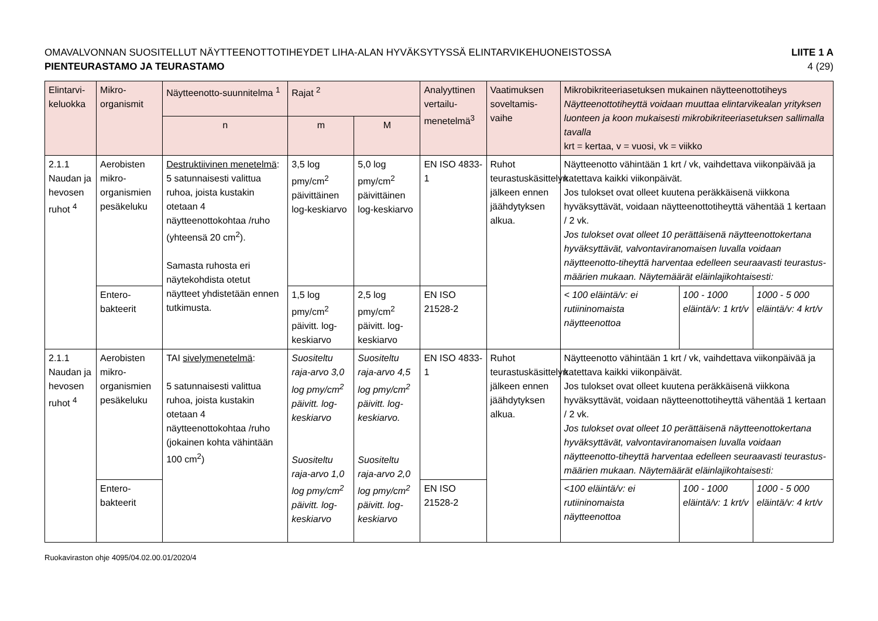OMAVALVONNAN SUOSITELLUT NÄYTTEENOTTOTIHEYDET LIHA-ALAN HYVÄKSYTYSSÄ ELINTARVIKEHUONEISTOSSA
PIENTEURASTAMO JA TEURASTAMO
LIITE 1 A
4 (29)
| Elintarvi-keluokka | Mikro-organismit | Näytteenotto-suunnitelma <sup>1</sup> | Rajat <sup>2</sup> | | Analyyttinen vertailu-menetelmä<sup>3</sup> | Vaatimuksen soveltamis-vaihe | Mikrobikriteeriasetuksen mukainen näytteenottotiheys Näytteenottotiheyttä voidaan muuttaa elintarvikealan yrityksen luonteen ja koon mukaisesti mikrobikriteeriasetuksen sallimalla tavalla krt = kertaa, v = vuosi, vk = viikko | | |
| --- | --- | --- | --- | --- | --- | --- | --- | --- | --- |
| | | n | m | M | | | | | |
| 2.1.1 Naudan ja hevosen ruhot <sup>4</sup> | Aerobisten mikro-organismien pesäkeluku | Destruktiivinen menetelmä : 5 satunnaisesti valittua ruhoa, joista kustakin otetaan 4 näytteenottokohtaa /ruho (yhteensä 20 cm<sup>2</sup>). Samasta ruhosta eri näytekohdista otetut näytteet yhdistetään ennen tutkimusta. | 3,5 log pmy/cm<sup>2</sup> päivittäinen log-keskiarvo | 5,0 log pmy/cm<sup>2</sup> päivittäinen log-keskiarvo | EN ISO 4833-1 | Ruhot teurastuskäsittelyn jälkeen ennen jäähdytyksen alkua. | Näytteenotto vähintään 1 krt / vk, vaihdettava viikonpäivää ja katettava kaikki viikonpäivät. Jos tulokset ovat olleet kuutena peräkkäisenä viikkona hyväksyttävät, voidaan näytteenottotiheyttä vähentää 1 kertaan / 2 vk. Jos tulokset ovat olleet 10 perättäisenä näytteenottokertana hyväksyttävät, valvontaviranomaisen luvalla voidaan näytteenotto-tiheyttä harventaa edelleen seuraavasti teurastus-määrien mukaan. Näytemäärät eläinlajikohtaisesti: | | |
| | Entero-bakteerit | | 1,5 log pmy/cm<sup>2</sup> päivitt. log-keskiarvo | 2,5 log pmy/cm<sup>2</sup> päivitt. log-keskiarvo | EN ISO 21528-2 | | < 100 eläintä/v: ei rutiininomaista näytteenottoa | 100 - 1000 eläintä/v: 1 krt/v | 1000 - 5 000 eläintä/v: 4 krt/v |
| 2.1.1 Naudan ja hevosen ruhot <sup>4</sup> | Aerobisten mikro-organismien pesäkeluku | TAI sivelymenetelmä : 5 satunnaisesti valittua ruhoa, joista kustakin otetaan 4 näytteenottokohtaa /ruho (jokainen kohta vähintään 100 cm<sup>2</sup>) | Suositeltu raja-arvo 3,0 log pmy/cm<sup>2</sup> päivitt. log-keskiarvo Suositeltu raja-arvo 1,0 log pmy/cm<sup>2</sup> päivitt. log-keskiarvo | Suositeltu raja-arvo 4,5 log pmy/cm<sup>2</sup> päivitt. log-keskiarvo. Suositeltu raja-arvo 2,0 log pmy/cm<sup>2</sup> päivitt. log-keskiarvo | EN ISO 4833-1 | Ruhot teurastuskäsittelyn jälkeen ennen jäähdytyksen alkua. | Näytteenotto vähintään 1 krt / vk, vaihdettava viikonpäivää ja katettava kaikki viikonpäivät. Jos tulokset ovat olleet kuutena peräkkäisenä viikkona hyväksyttävät, voidaan näytteenottotiheyttä vähentää 1 kertaan / 2 vk. Jos tulokset ovat olleet 10 perättäisenä näytteenottokertana hyväksyttävät, valvontaviranomaisen luvalla voidaan näytteenotto-tiheyttä harventaa edelleen seuraavasti teurastus-määrien mukaan. Näytemäärät eläinlajikohtaisesti: | | |
| | Entero-bakteerit | | | | EN ISO 21528-2 | | <100 eläintä/v: ei rutiininomaista näytteenottoa | 100 - 1000 eläintä/v: 1 krt/v | 1000 - 5 000 eläintä/v: 4 krt/v |
Ruokaviraston ohje 4095/04.02.00.01/2020/4